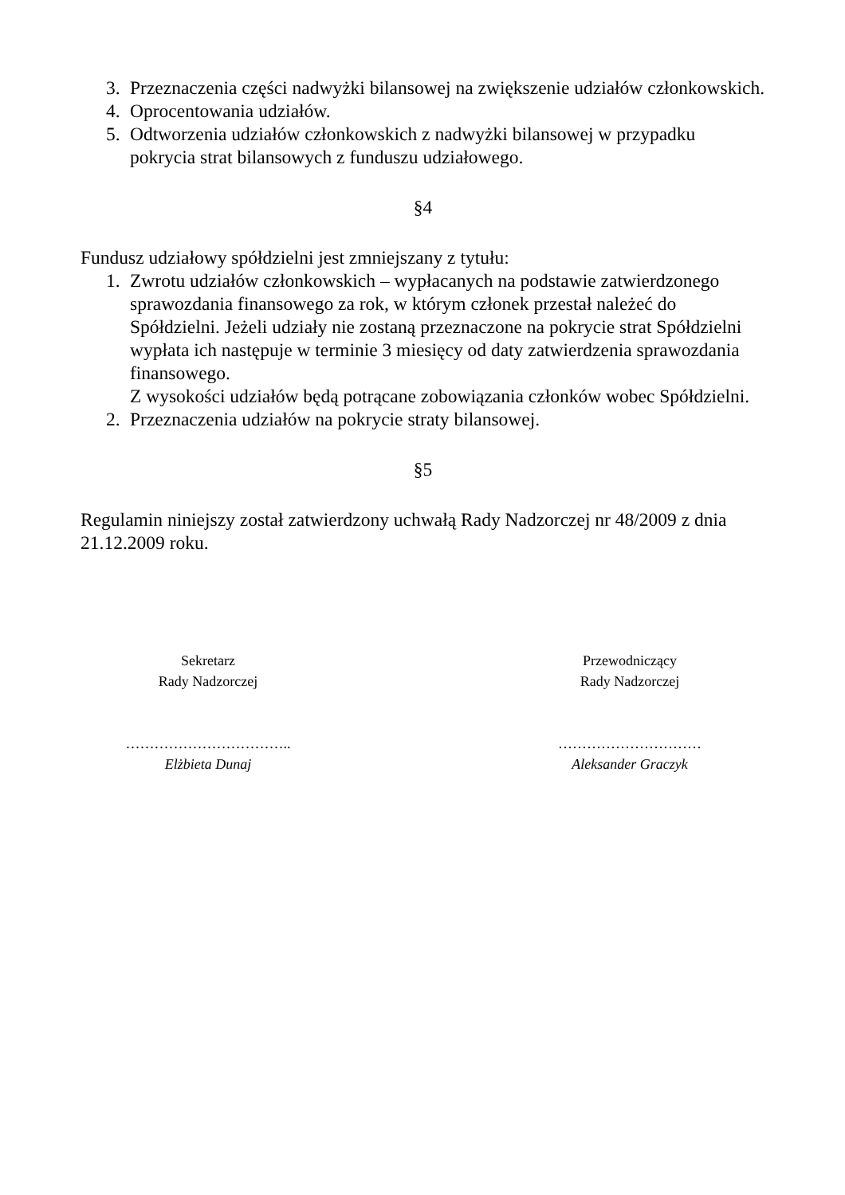3. Przeznaczenia części nadwyżki bilansowej na zwiększenie udziałów członkowskich.
4. Oprocentowania udziałów.
5. Odtworzenia udziałów członkowskich z nadwyżki bilansowej w przypadku pokrycia strat bilansowych z funduszu udziałowego.
§4
Fundusz udziałowy spółdzielni jest zmniejszany z tytułu:
1. Zwrotu udziałów członkowskich – wypłacanych na podstawie zatwierdzonego sprawozdania finansowego za rok, w którym członek przestał należeć do Spółdzielni. Jeżeli udziały nie zostaną przeznaczone na pokrycie strat Spółdzielni wypłata ich następuje w terminie 3 miesięcy od daty zatwierdzenia sprawozdania finansowego.
Z wysokości udziałów będą potrącane zobowiązania członków wobec Spółdzielni.
2. Przeznaczenia udziałów na pokrycie straty bilansowej.
§5
Regulamin niniejszy został zatwierdzony uchwałą Rady Nadzorczej nr 48/2009 z dnia 21.12.2009 roku.
Sekretarz
Rady Nadzorczej
……………………………..
Elżbieta Dunaj
Przewodniczący
Rady Nadzorczej
…………………………
Aleksander Graczyk